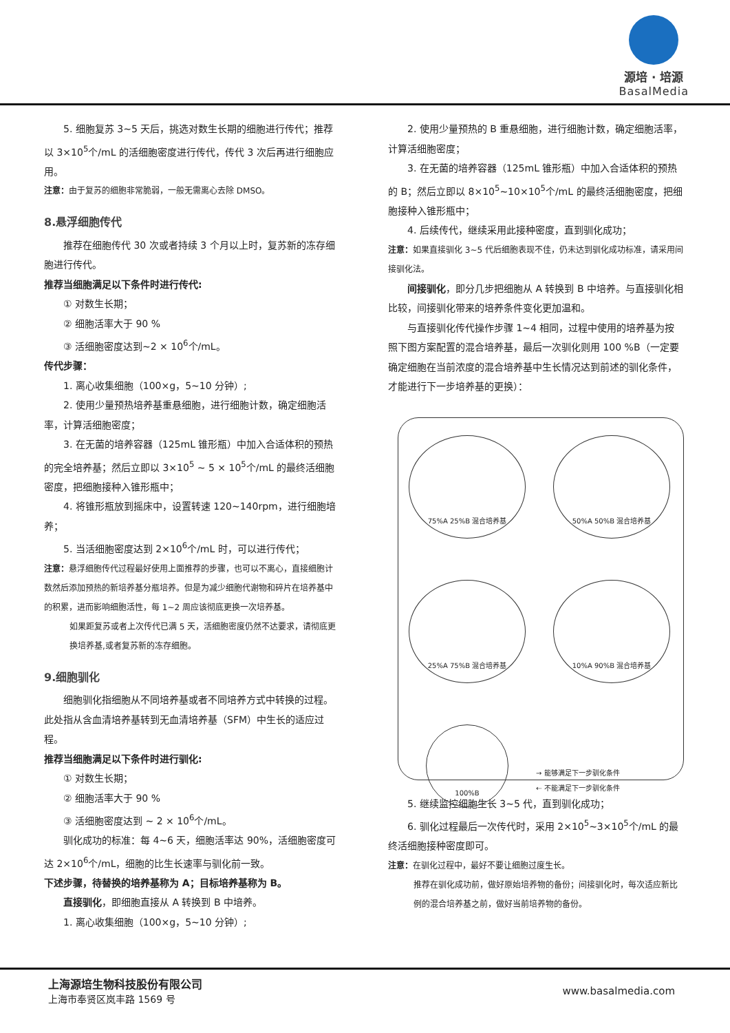源培 · 培源
BasalMedia
5. 细胞复苏 3~5 天后，挑选对数生长期的细胞进行传代；推荐以 3×10<sup>5</sup>个/mL 的活细胞密度进行传代，传代 3 次后再进行细胞应用。
注意：由于复苏的细胞非常脆弱，一般无需离心去除 DMSO。
8.悬浮细胞传代
推荐在细胞传代 30 次或者持续 3 个月以上时，复苏新的冻存细胞进行传代。
推荐当细胞满足以下条件时进行传代:
① 对数生长期；
② 细胞活率大于 90 %
③ 活细胞密度达到~2 × 10<sup>6</sup>个/mL。
传代步骤：
1. 离心收集细胞（100×g，5~10 分钟）;
2. 使用少量预热培养基重悬细胞，进行细胞计数，确定细胞活率，计算活细胞密度；
3. 在无菌的培养容器（125mL 锥形瓶）中加入合适体积的预热的完全培养基；然后立即以 3×10<sup>5</sup> ~ 5 × 10<sup>5</sup>个/mL 的最终活细胞密度，把细胞接种入锥形瓶中；
4. 将锥形瓶放到摇床中，设置转速 120~140rpm，进行细胞培养；
5. 当活细胞密度达到 2×10<sup>6</sup>个/mL 时，可以进行传代；
注意：悬浮细胞传代过程最好使用上面推荐的步骤，也可以不离心，直接细胞计数然后添加预热的新培养基分瓶培养。但是为减少细胞代谢物和碎片在培养基中的积累，进而影响细胞活性，每 1~2 周应该彻底更换一次培养基。
如果距复苏或者上次传代已满 5 天，活细胞密度仍然不达要求，请彻底更换培养基,或者复苏新的冻存细胞。
9.细胞驯化
细胞驯化指细胞从不同培养基或者不同培养方式中转换的过程。此处指从含血清培养基转到无血清培养基（SFM）中生长的适应过程。
推荐当细胞满足以下条件时进行驯化:
① 对数生长期；
② 细胞活率大于 90 %
③ 活细胞密度达到 ~ 2 × 10<sup>6</sup>个/mL。
驯化成功的标准：每 4~6 天，细胞活率达 90%，活细胞密度可达 2×10<sup>6</sup>个/mL，细胞的比生长速率与驯化前一致。
下述步骤，待替换的培养基称为 A；目标培养基称为 B。
直接驯化，即细胞直接从 A 转换到 B 中培养。
1. 离心收集细胞（100×g，5~10 分钟）;
2. 使用少量预热的 B 重悬细胞，进行细胞计数，确定细胞活率，计算活细胞密度；
3. 在无菌的培养容器（125mL 锥形瓶）中加入合适体积的预热的 B；然后立即以 8×10<sup>5</sup>~10×10<sup>5</sup>个/mL 的最终活细胞密度，把细胞接种入锥形瓶中；
4. 后续传代，继续采用此接种密度，直到驯化成功；
注意：如果直接驯化 3~5 代后细胞表现不佳，仍未达到驯化成功标准，请采用间接驯化法。
间接驯化，即分几步把细胞从 A 转换到 B 中培养。与直接驯化相比较，间接驯化带来的培养条件变化更加温和。
与直接驯化传代操作步骤 1~4 相同，过程中使用的培养基为按照下图方案配置的混合培养基，最后一次驯化则用 100 %B（一定要确定细胞在当前浓度的混合培养基中生长情况达到前述的驯化条件，才能进行下一步培养基的更换）：
75%A 25%B 混合培养基
50%A 50%B 混合培养基
25%A 75%B 混合培养基
10%A 90%B 混合培养基
100%B
→ 能够满足下一步驯化条件
⇠ 不能满足下一步驯化条件
5. 继续监控细胞生长 3~5 代，直到驯化成功；
6. 驯化过程最后一次传代时，采用 2×10<sup>5</sup>~3×10<sup>5</sup>个/mL 的最终活细胞接种密度即可。
注意：在驯化过程中，最好不要让细胞过度生长。
推荐在驯化成功前，做好原始培养物的备份；间接驯化时，每次适应新比例的混合培养基之前，做好当前培养物的备份。
上海源培生物科技股份有限公司
上海市奉贤区岚丰路 1569 号
www.basalmedia.com